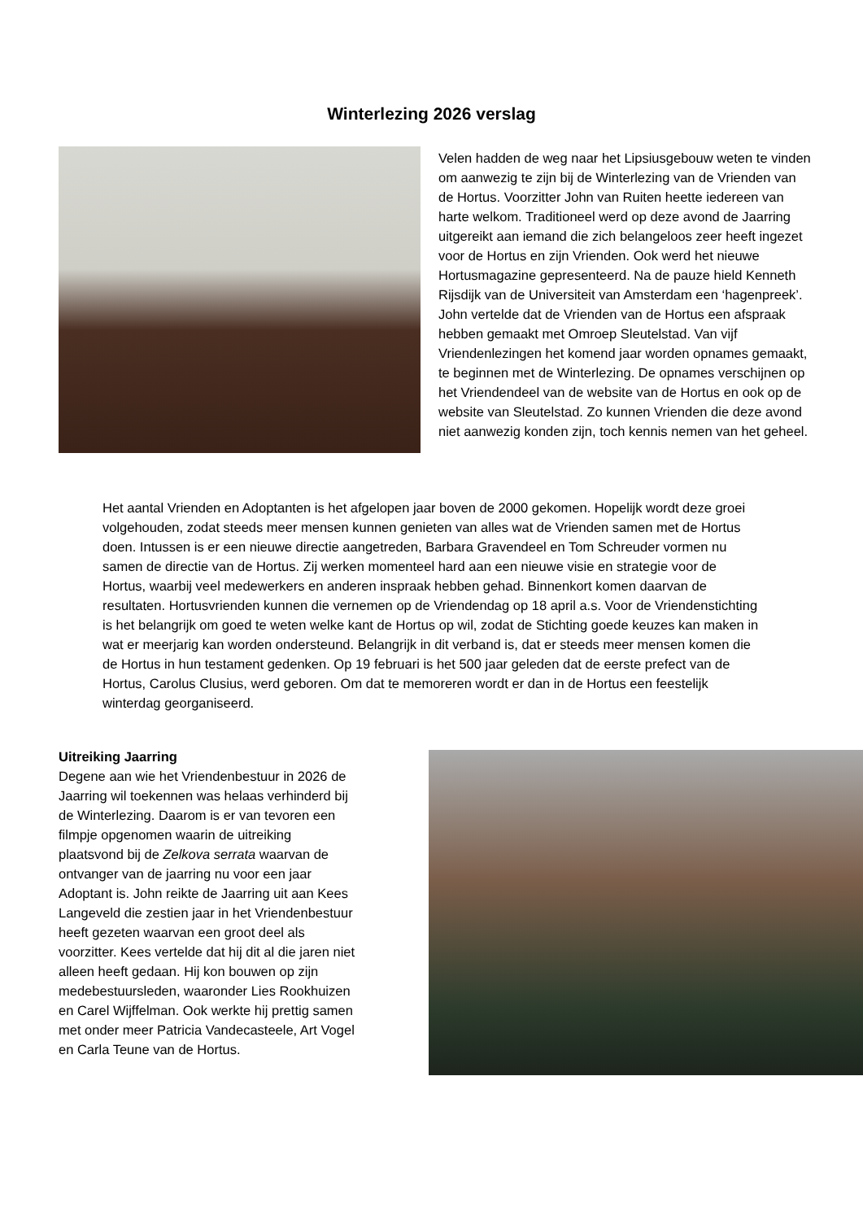Winterlezing 2026 verslag
Velen hadden de weg naar het Lipsiusgebouw weten te vinden om aanwezig te zijn bij de Winterlezing van de Vrienden van de Hortus. Voorzitter John van Ruiten heette iedereen van harte welkom. Traditioneel werd op deze avond de Jaarring uitgereikt aan iemand die zich belangeloos zeer heeft ingezet voor de Hortus en zijn Vrienden. Ook werd het nieuwe Hortusmagazine gepresenteerd. Na de pauze hield Kenneth Rijsdijk van de Universiteit van Amsterdam een ‘hagenpreek’. John vertelde dat de Vrienden van de Hortus een afspraak hebben gemaakt met Omroep Sleutelstad. Van vijf Vriendenlezingen het komend jaar worden opnames gemaakt, te beginnen met de Winterlezing. De opnames verschijnen op het Vriendendeel van de website van de Hortus en ook op de website van Sleutelstad. Zo kunnen Vrienden die deze avond niet aanwezig konden zijn, toch kennis nemen van het geheel.
Het aantal Vrienden en Adoptanten is het afgelopen jaar boven de 2000 gekomen. Hopelijk wordt deze groei volgehouden, zodat steeds meer mensen kunnen genieten van alles wat de Vrienden samen met de Hortus doen. Intussen is er een nieuwe directie aangetreden, Barbara Gravendeel en Tom Schreuder vormen nu samen de directie van de Hortus. Zij werken momenteel hard aan een nieuwe visie en strategie voor de Hortus, waarbij veel medewerkers en anderen inspraak hebben gehad. Binnenkort komen daarvan de resultaten. Hortusvrienden kunnen die vernemen op de Vriendendag op 18 april a.s. Voor de Vriendenstichting is het belangrijk om goed te weten welke kant de Hortus op wil, zodat de Stichting goede keuzes kan maken in wat er meerjarig kan worden ondersteund. Belangrijk in dit verband is, dat er steeds meer mensen komen die de Hortus in hun testament gedenken. Op 19 februari is het 500 jaar geleden dat de eerste prefect van de Hortus, Carolus Clusius, werd geboren. Om dat te memoreren wordt er dan in de Hortus een feestelijk winterdag georganiseerd.
Uitreiking Jaarring
Degene aan wie het Vriendenbestuur in 2026 de Jaarring wil toekennen was helaas verhinderd bij de Winterlezing. Daarom is er van tevoren een filmpje opgenomen waarin de uitreiking plaatsvond bij de Zelkova serrata waarvan de ontvanger van de jaarring nu voor een jaar Adoptant is. John reikte de Jaarring uit aan Kees Langeveld die zestien jaar in het Vriendenbestuur heeft gezeten waarvan een groot deel als voorzitter. Kees vertelde dat hij dit al die jaren niet alleen heeft gedaan. Hij kon bouwen op zijn medebestuursleden, waaronder Lies Rookhuizen en Carel Wijffelman. Ook werkte hij prettig samen met onder meer Patricia Vandecasteele, Art Vogel en Carla Teune van de Hortus.